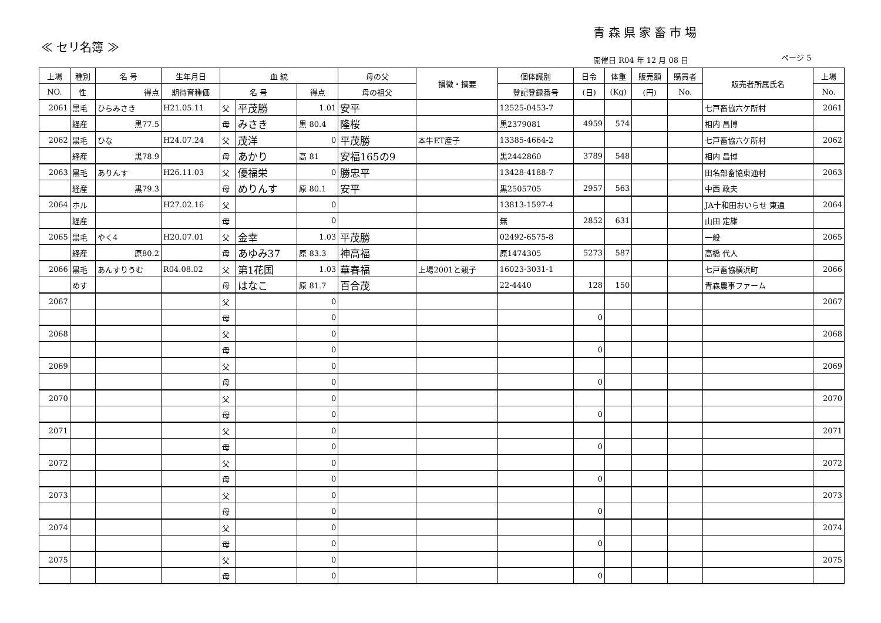青森県家畜市場
≪ セリ名簿 ≫
開催日 R04 年 12 月 08 日 ページ 5
| 上場 | 種別 | 名 号 | 生年月日 | 血 統 | | | 母の父 | 損徴・摘要 | 個体識別 | 日令 | 体重 | 販売額 | 購買者 | 販売者所属氏名 | 上場 |
| --- | --- | --- | --- | --- | --- | --- | --- | --- | --- | --- | --- | --- | --- | --- | --- |
| NO. | 性 | 得点 | 期待育種価 | 名 号 | | 得点 | 母の祖父 | | 登記登録番号 | (日) | (Kg) | (円) | No. | | No. |
| 2061 | 黒毛 | ひらみさき | H21.05.11 | 父 | 平茂勝 | 1.01 | 安平 | | 12525-0453-7 | | | | | 七戸畜協六ケ所村 | 2061 |
| | 経産 | 黒77.5 | | 母 | みさき | 黒 80.4 | 隆桜 | | 黒2379081 | 4959 | 574 | | | 相内 昌博 | |
| 2062 | 黒毛 | ひな | H24.07.24 | 父 | 茂洋 | 0 | 平茂勝 | 本牛ET産子 | 13385-4664-2 | | | | | 七戸畜協六ケ所村 | 2062 |
| | 経産 | 黒78.9 | | 母 | あかり | 高 81 | 安福165の9 | | 黒2442860 | 3789 | 548 | | | 相内 昌博 | |
| 2063 | 黒毛 | ありんす | H26.11.03 | 父 | 優福栄 | 0 | 勝忠平 | | 13428-4188-7 | | | | | 田名部畜協東通村 | 2063 |
| | 経産 | 黒79.3 | | 母 | めりんす | 原 80.1 | 安平 | | 黒2505705 | 2957 | 563 | | | 中西 政夫 | |
| 2064 | ホル | | H27.02.16 | 父 | | 0 | | | 13813-1597-4 | | | | | JA十和田おいらせ 東通 | 2064 |
| | 経産 | | | 母 | | 0 | | | 無 | 2852 | 631 | | | 山田 定雄 | |
| 2065 | 黒毛 | やく4 | H20.07.01 | 父 | 金幸 | 1.03 | 平茂勝 | | 02492-6575-8 | | | | | 一般 | 2065 |
| | 経産 | 原80.2 | | 母 | あゆみ37 | 原 83.3 | 神高福 | | 原1474305 | 5273 | 587 | | | 高橋 代人 | |
| 2066 | 黒毛 | あんすりうむ | R04.08.02 | 父 | 第1花国 | 1.03 | 華春福 | 上場2001と親子 | 16023-3031-1 | | | | | 七戸畜協横浜町 | 2066 |
| | めす | | | 母 | はなこ | 原 81.7 | 百合茂 | | 22-4440 | 128 | 150 | | | 青森農事ファーム | |
| 2067 | | | | 父 | | 0 | | | | | | | | | 2067 |
| | | | | 母 | | 0 | | | | 0 | | | | | |
| 2068 | | | | 父 | | 0 | | | | | | | | | 2068 |
| | | | | 母 | | 0 | | | | 0 | | | | | |
| 2069 | | | | 父 | | 0 | | | | | | | | | 2069 |
| | | | | 母 | | 0 | | | | 0 | | | | | |
| 2070 | | | | 父 | | 0 | | | | | | | | | 2070 |
| | | | | 母 | | 0 | | | | 0 | | | | | |
| 2071 | | | | 父 | | 0 | | | | | | | | | 2071 |
| | | | | 母 | | 0 | | | | 0 | | | | | |
| 2072 | | | | 父 | | 0 | | | | | | | | | 2072 |
| | | | | 母 | | 0 | | | | 0 | | | | | |
| 2073 | | | | 父 | | 0 | | | | | | | | | 2073 |
| | | | | 母 | | 0 | | | | 0 | | | | | |
| 2074 | | | | 父 | | 0 | | | | | | | | | 2074 |
| | | | | 母 | | 0 | | | | 0 | | | | | |
| 2075 | | | | 父 | | 0 | | | | | | | | | 2075 |
| | | | | 母 | | 0 | | | | 0 | | | | | |